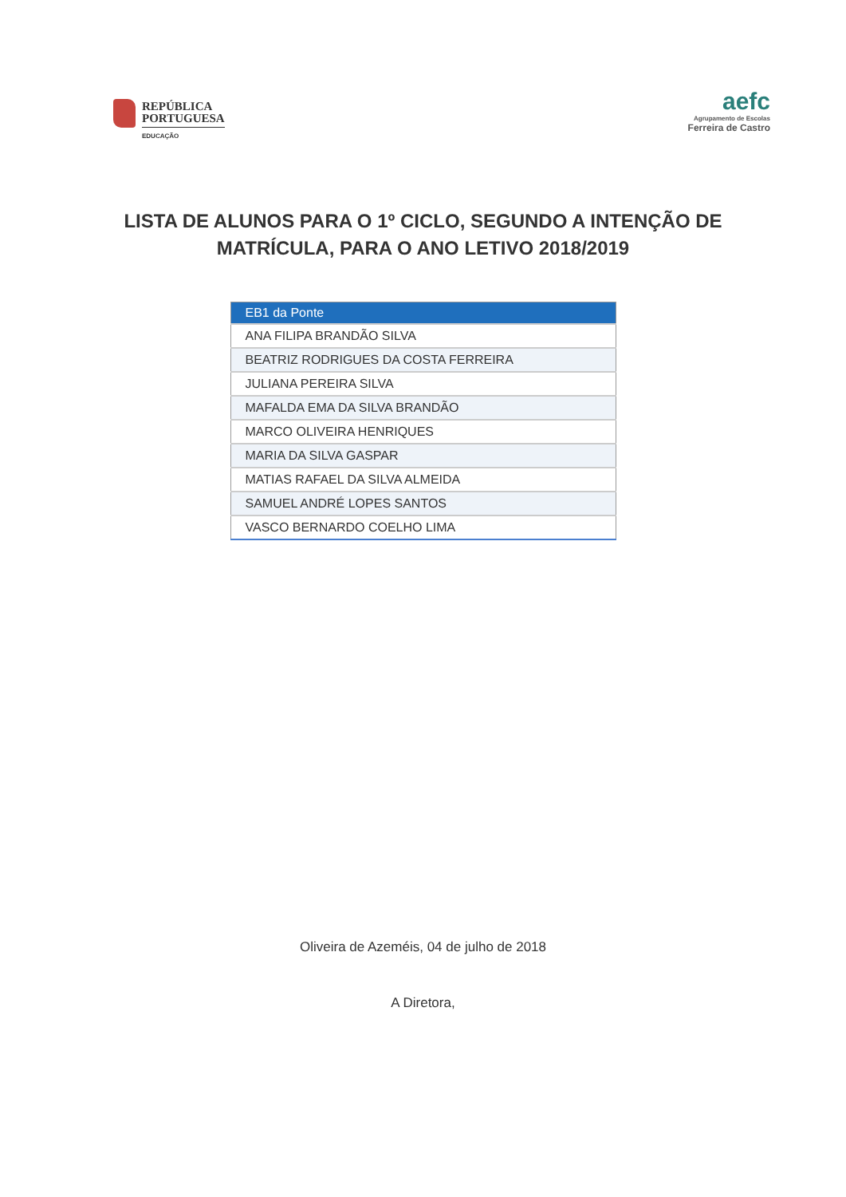REPÚBLICA
PORTUGUESA
EDUCAÇÃO
aefc
Agrupamento de Escolas
Ferreira de Castro
LISTA DE ALUNOS PARA O 1º CICLO, SEGUNDO A INTENÇÃO DE
MATRÍCULA, PARA O ANO LETIVO 2018/2019
| EB1 da Ponte |
| --- |
| ANA FILIPA BRANDÃO SILVA |
| BEATRIZ RODRIGUES DA COSTA FERREIRA |
| JULIANA PEREIRA SILVA |
| MAFALDA EMA DA SILVA BRANDÃO |
| MARCO OLIVEIRA HENRIQUES |
| MARIA DA SILVA GASPAR |
| MATIAS RAFAEL DA SILVA ALMEIDA |
| SAMUEL ANDRÉ LOPES SANTOS |
| VASCO BERNARDO COELHO LIMA |
Oliveira de Azeméis, 04 de julho de 2018
A Diretora,